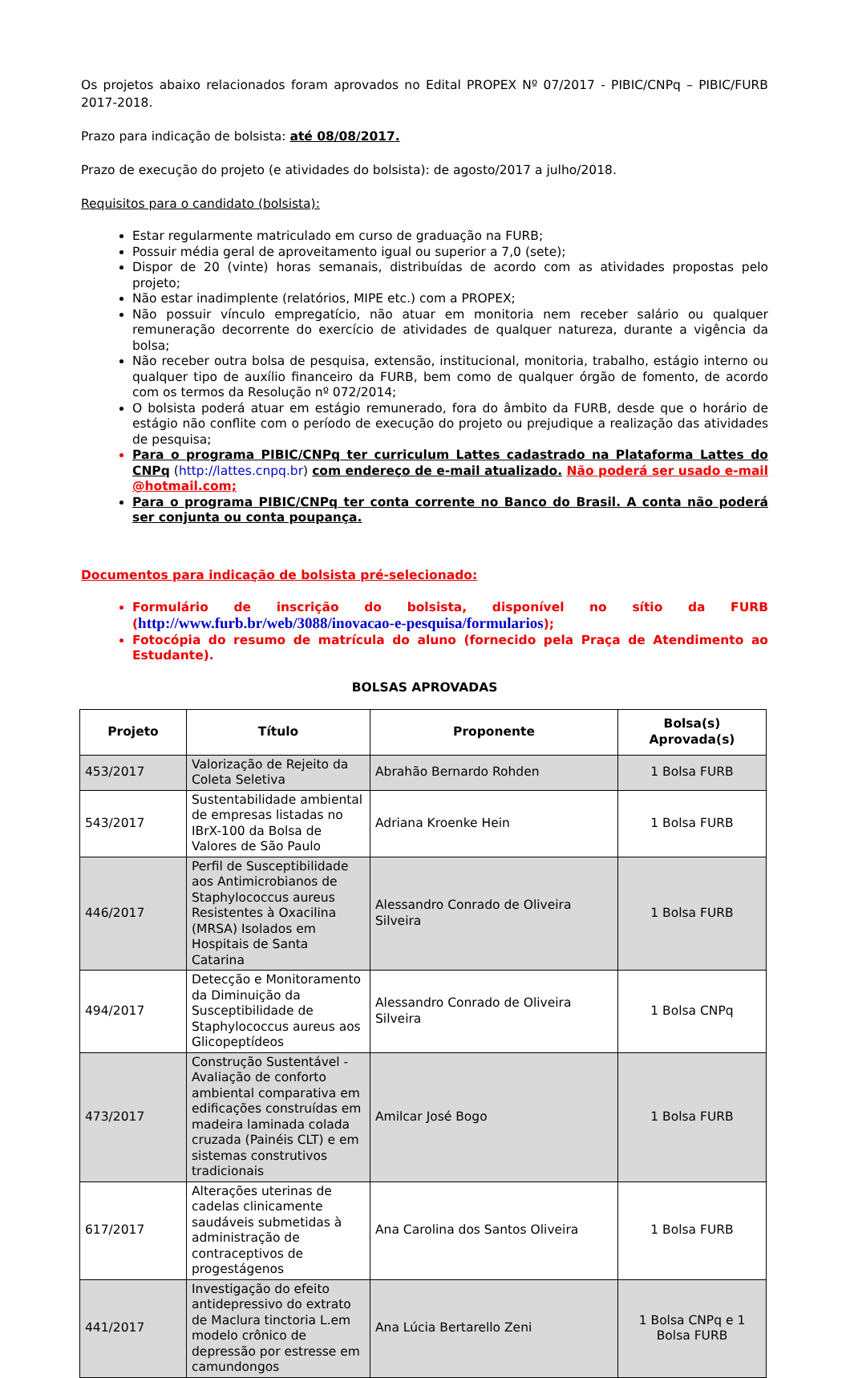Os projetos abaixo relacionados foram aprovados no Edital PROPEX Nº 07/2017 - PIBIC/CNPq – PIBIC/FURB 2017-2018.
Prazo para indicação de bolsista: até 08/08/2017.
Prazo de execução do projeto (e atividades do bolsista): de agosto/2017 a julho/2018.
Requisitos para o candidato (bolsista):
Estar regularmente matriculado em curso de graduação na FURB;
Possuir média geral de aproveitamento igual ou superior a 7,0 (sete);
Dispor de 20 (vinte) horas semanais, distribuídas de acordo com as atividades propostas pelo projeto;
Não estar inadimplente (relatórios, MIPE etc.) com a PROPEX;
Não possuir vínculo empregatício, não atuar em monitoria nem receber salário ou qualquer remuneração decorrente do exercício de atividades de qualquer natureza, durante a vigência da bolsa;
Não receber outra bolsa de pesquisa, extensão, institucional, monitoria, trabalho, estágio interno ou qualquer tipo de auxílio financeiro da FURB, bem como de qualquer órgão de fomento, de acordo com os termos da Resolução nº 072/2014;
O bolsista poderá atuar em estágio remunerado, fora do âmbito da FURB, desde que o horário de estágio não conflite com o período de execução do projeto ou prejudique a realização das atividades de pesquisa;
Para o programa PIBIC/CNPq ter curriculum Lattes cadastrado na Plataforma Lattes do CNPq (http://lattes.cnpq.br) com endereço de e-mail atualizado. Não poderá ser usado e-mail @hotmail.com;
Para o programa PIBIC/CNPq ter conta corrente no Banco do Brasil. A conta não poderá ser conjunta ou conta poupança.
Documentos para indicação de bolsista pré-selecionado:
Formulário de inscrição do bolsista, disponível no sítio da FURB (http://www.furb.br/web/3088/inovacao-e-pesquisa/formularios);
Fotocópia do resumo de matrícula do aluno (fornecido pela Praça de Atendimento ao Estudante).
BOLSAS APROVADAS
| Projeto | Título | Proponente | Bolsa(s) Aprovada(s) |
| --- | --- | --- | --- |
| 453/2017 | Valorização de Rejeito da Coleta Seletiva | Abrahão Bernardo Rohden | 1 Bolsa FURB |
| 543/2017 | Sustentabilidade ambiental de empresas listadas no IBrX-100 da Bolsa de Valores de São Paulo | Adriana Kroenke Hein | 1 Bolsa FURB |
| 446/2017 | Perfil de Susceptibilidade aos Antimicrobianos de Staphylococcus aureus Resistentes à Oxacilina (MRSA) Isolados em Hospitais de Santa Catarina | Alessandro Conrado de Oliveira Silveira | 1 Bolsa FURB |
| 494/2017 | Detecção e Monitoramento da Diminuição da Susceptibilidade de Staphylococcus aureus aos Glicopeptídeos | Alessandro Conrado de Oliveira Silveira | 1 Bolsa CNPq |
| 473/2017 | Construção Sustentável - Avaliação de conforto ambiental comparativa em edificações construídas em madeira laminada colada cruzada (Painéis CLT) e em sistemas construtivos tradicionais | Amilcar José Bogo | 1 Bolsa FURB |
| 617/2017 | Alterações uterinas de cadelas clinicamente saudáveis submetidas à administração de contraceptivos de progestágenos | Ana Carolina dos Santos Oliveira | 1 Bolsa FURB |
| 441/2017 | Investigação do efeito antidepressivo do extrato de Maclura tinctoria L.em modelo crônico de depressão por estresse em camundongos | Ana Lúcia Bertarello Zeni | 1 Bolsa CNPq e 1 Bolsa FURB |